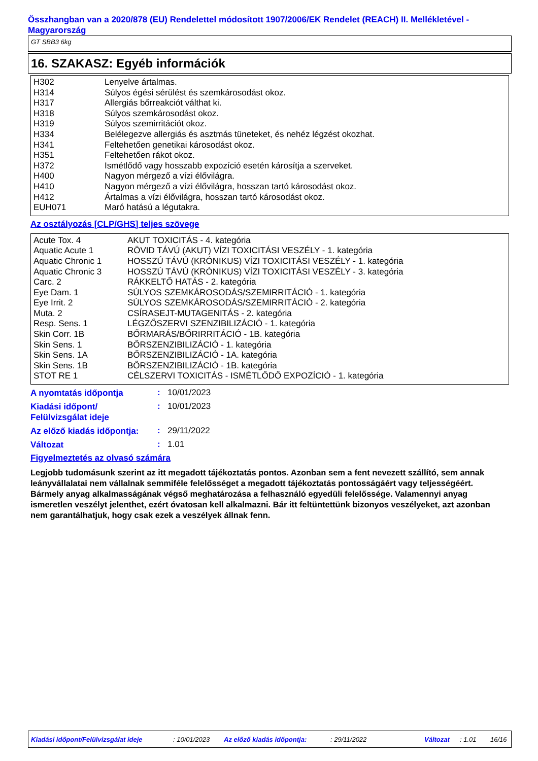Összhangban van a 2020/878 (EU) Rendelettel módosított 1907/2006/EK Rendelet (REACH) II. Mellékletével - Magyarország
GT SBB3 6kg
16. SZAKASZ: Egyéb információk
| H302 | Lenyelve ártalmas. |
| H314 | Súlyos égési sérülést és szemkárosodást okoz. |
| H317 | Allergiás bőrreakciót válthat ki. |
| H318 | Súlyos szemkárosodást okoz. |
| H319 | Súlyos szemirritációt okoz. |
| H334 | Belélegezve allergiás és asztmás tüneteket, és nehéz légzést okozhat. |
| H341 | Feltehetően genetikai károsodást okoz. |
| H351 | Feltehetően rákot okoz. |
| H372 | Ismétlődő vagy hosszabb expozíció esetén károsítja a szerveket. |
| H400 | Nagyon mérgező a vízi élővilágra. |
| H410 | Nagyon mérgező a vízi élővilágra, hosszan tartó károsodást okoz. |
| H412 | Ártalmas a vízi élővilágra, hosszan tartó károsodást okoz. |
| EUH071 | Maró hatású a légutakra. |
Az osztályozás [CLP/GHS] teljes szövege
| Acute Tox. 4 | AKUT TOXICITÁS - 4. kategória |
| Aquatic Acute 1 | RÖVID TÁVÚ (AKUT) VÍZI TOXICITÁSI VESZÉLY - 1. kategória |
| Aquatic Chronic 1 | HOSSZÚ TÁVÚ (KRÓNIKUS) VÍZI TOXICITÁSI VESZÉLY - 1. kategória |
| Aquatic Chronic 3 | HOSSZÚ TÁVÚ (KRÓNIKUS) VÍZI TOXICITÁSI VESZÉLY - 3. kategória |
| Carc. 2 | RÁKKELTŐ HATÁS - 2. kategória |
| Eye Dam. 1 | SÚLYOS SZEMKÁROSODÁS/SZEMIRRITÁCIÓ - 1. kategória |
| Eye Irrit. 2 | SÚLYOS SZEMKÁROSODÁS/SZEMIRRITÁCIÓ - 2. kategória |
| Muta. 2 | CSÍRASEJT-MUTAGENITÁS - 2. kategória |
| Resp. Sens. 1 | LÉGZŐSZERVI SZENZIBILIZÁCIÓ - 1. kategória |
| Skin Corr. 1B | BŐRMARÁS/BŐRIRRITÁCIÓ - 1B. kategória |
| Skin Sens. 1 | BŐRSZENZIBILIZÁCIÓ - 1. kategória |
| Skin Sens. 1A | BŐRSZENZIBILIZÁCIÓ - 1A. kategória |
| Skin Sens. 1B | BŐRSZENZIBILIZÁCIÓ - 1B. kategória |
| STOT RE 1 | CÉLSZERVI TOXICITÁS - ISMÉTLŐDŐ EXPOZÍCIÓ - 1. kategória |
A nyomtatás időpontja
: 10/01/2023
Kiadási időpont/
Felülvizsgálat ideje
: 10/01/2023
Az előző kiadás időpontja:
: 29/11/2022
Változat
: 1.01
Figyelmeztetés az olvasó számára
Legjobb tudomásunk szerint az itt megadott tájékoztatás pontos. Azonban sem a fent nevezett szállító, sem annak leányvállalatai nem vállalnak semmiféle felelősséget a megadott tájékoztatás pontosságáért vagy teljességéért.
Bármely anyag alkalmasságának végső meghatározása a felhasználó egyedüli felelőssége. Valamennyi anyag ismeretlen veszélyt jelenthet, ezért óvatosan kell alkalmazni. Bár itt feltüntettünk bizonyos veszélyeket, azt azonban nem garantálhatjuk, hogy csak ezek a veszélyek állnak fenn.
Kiadási időpont/Felülvizsgálat ideje : 10/01/2023 Az előző kiadás időpontja: : 29/11/2022 Változat : 1.01 16/16